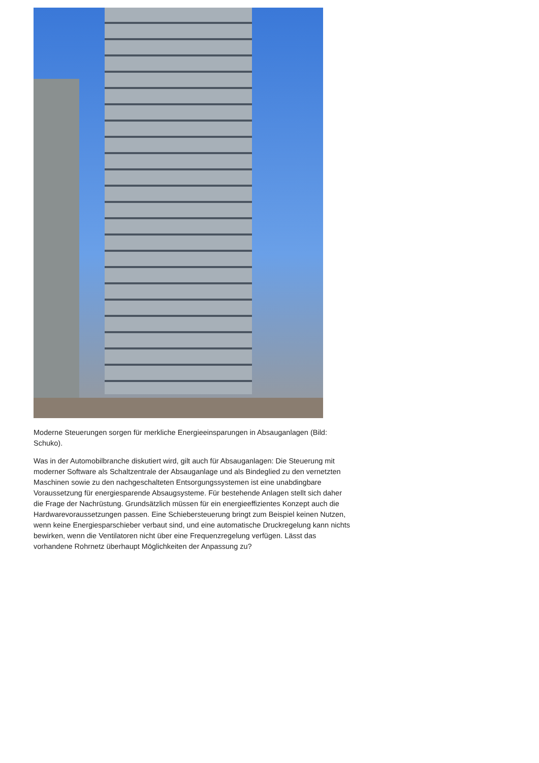Moderne Steuerungen sorgen für merkliche Energieeinsparungen in Absauganlagen (Bild: Schuko).
Was in der Automobilbranche diskutiert wird, gilt auch für Absauganlagen: Die Steuerung mit moderner Software als Schaltzentrale der Absauganlage und als Bindeglied zu den vernetzten Maschinen sowie zu den nachgeschalteten Entsorgungssystemen ist eine unabdingbare Voraussetzung für energiesparende Absaugsysteme. Für bestehende Anlagen stellt sich daher die Frage der Nachrüstung. Grundsätzlich müssen für ein energieeffizientes Konzept auch die Hardwarevoraussetzungen passen. Eine Schiebersteuerung bringt zum Beispiel keinen Nutzen, wenn keine Energiesparschieber verbaut sind, und eine automatische Druckregelung kann nichts bewirken, wenn die Ventilatoren nicht über eine Frequenzregelung verfügen. Lässt das vorhandene Rohrnetz überhaupt Möglichkeiten der Anpassung zu?